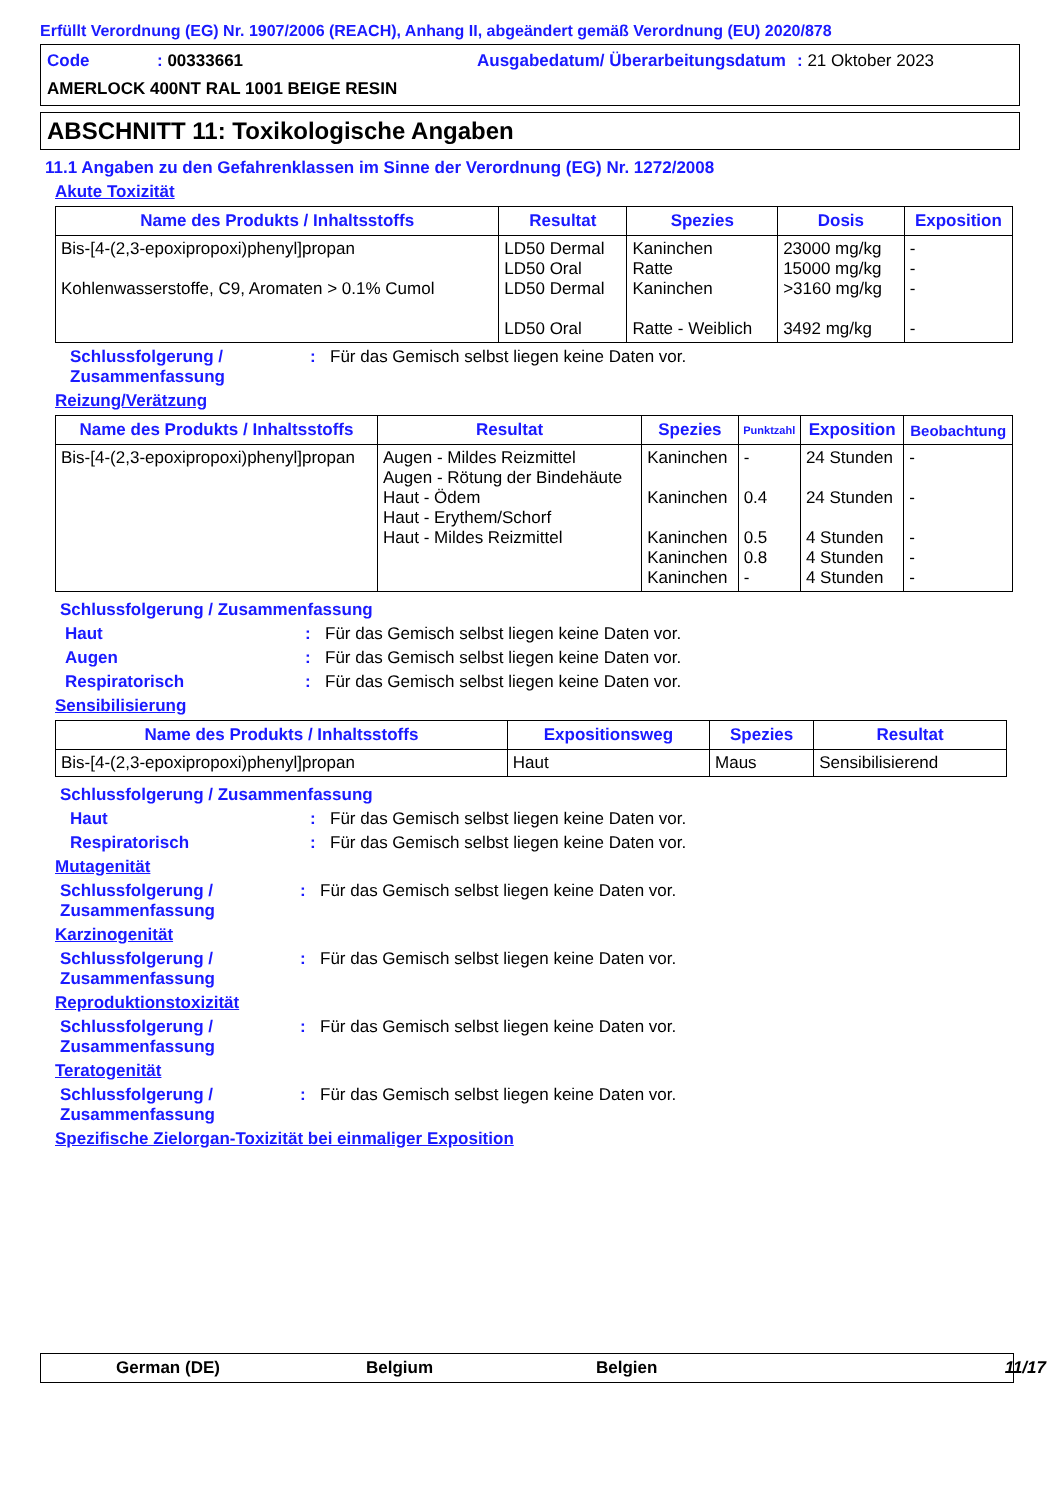Erfüllt Verordnung (EG) Nr. 1907/2006 (REACH), Anhang II, abgeändert gemäß Verordnung (EU) 2020/878
Code: 00333661 Ausgabedatum/ Überarbeitungsdatum: 21 Oktober 2023 AMERLOCK 400NT RAL 1001 BEIGE RESIN
ABSCHNITT 11: Toxikologische Angaben
11.1 Angaben zu den Gefahrenklassen im Sinne der Verordnung (EG) Nr. 1272/2008
Akute Toxizität
| Name des Produkts / Inhaltsstoffs | Resultat | Spezies | Dosis | Exposition |
| --- | --- | --- | --- | --- |
| Bis-[4-(2,3-epoxipropoxi)phenyl]propan Kohlenwasserstoffe, C9, Aromaten > 0.1% Cumol | LD50 Dermal LD50 Oral LD50 Dermal LD50 Oral | Kaninchen Ratte Kaninchen Ratte - Weiblich | 23000 mg/kg 15000 mg/kg >3160 mg/kg 3492 mg/kg | - - - - |
Schlussfolgerung / Zusammenfassung: Für das Gemisch selbst liegen keine Daten vor.
Reizung/Verätzung
| Name des Produkts / Inhaltsstoffs | Resultat | Spezies | Punktzahl | Exposition | Beobachtung |
| --- | --- | --- | --- | --- | --- |
| Bis-[4-(2,3-epoxipropoxi)phenyl]propan | Augen - Mildes Reizmittel Augen - Rötung der Bindehäute Haut - Ödem Haut - Erythem/Schorf Haut - Mildes Reizmittel | Kaninchen Kaninchen Kaninchen Kaninchen Kaninchen | - 0.4 0.5 0.8 - | 24 Stunden 24 Stunden 4 Stunden 4 Stunden 4 Stunden | - - - - - |
Schlussfolgerung / Zusammenfassung
Haut: Für das Gemisch selbst liegen keine Daten vor.
Augen: Für das Gemisch selbst liegen keine Daten vor.
Respiratorisch: Für das Gemisch selbst liegen keine Daten vor.
Sensibilisierung
| Name des Produkts / Inhaltsstoffs | Expositionsweg | Spezies | Resultat |
| --- | --- | --- | --- |
| Bis-[4-(2,3-epoxipropoxi)phenyl]propan | Haut | Maus | Sensibilisierend |
Schlussfolgerung / Zusammenfassung
Haut: Für das Gemisch selbst liegen keine Daten vor.
Respiratorisch: Für das Gemisch selbst liegen keine Daten vor.
Mutagenität
Schlussfolgerung / Zusammenfassung: Für das Gemisch selbst liegen keine Daten vor.
Karzinogenität
Schlussfolgerung / Zusammenfassung: Für das Gemisch selbst liegen keine Daten vor.
Reproduktionstoxizität
Schlussfolgerung / Zusammenfassung: Für das Gemisch selbst liegen keine Daten vor.
Teratogenität
Schlussfolgerung / Zusammenfassung: Für das Gemisch selbst liegen keine Daten vor.
Spezifische Zielorgan-Toxizität bei einmaliger Exposition
German (DE) Belgium Belgien 11/17